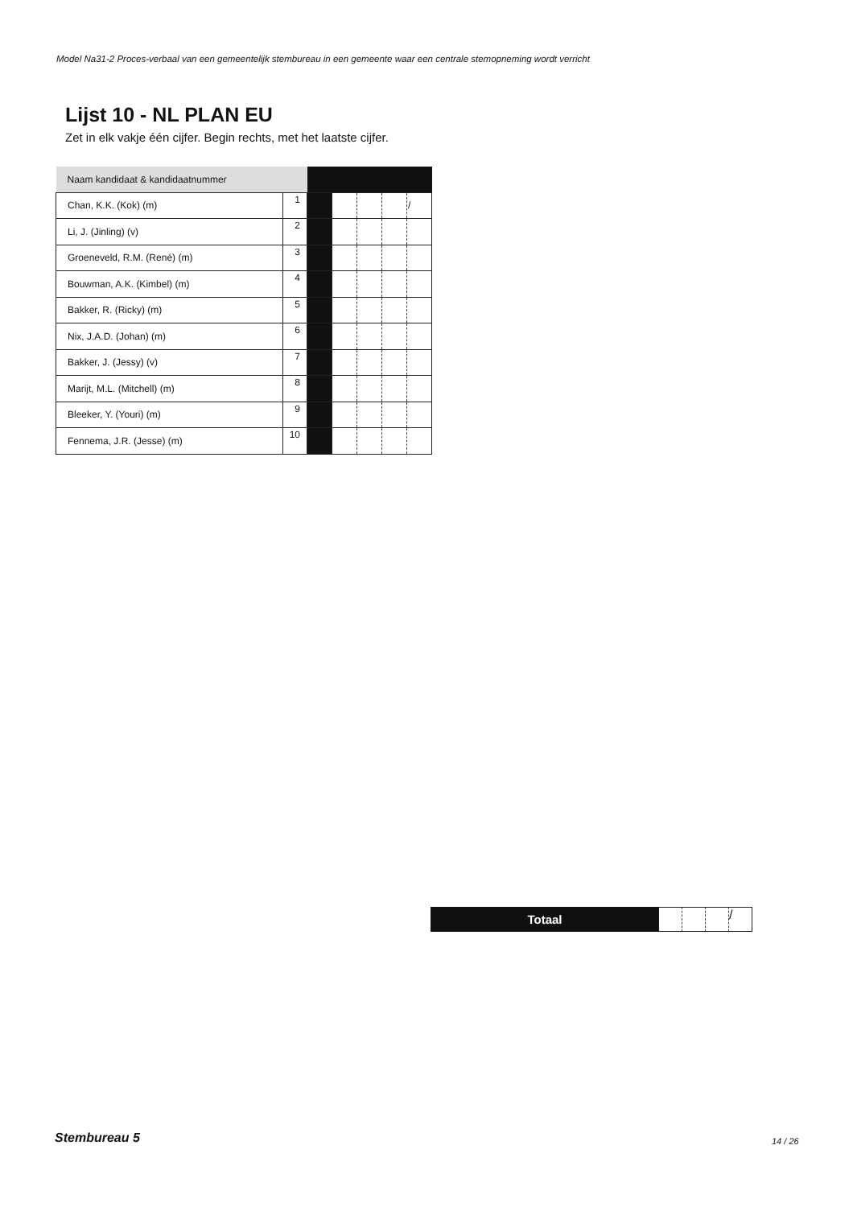Model Na31-2 Proces-verbaal van een gemeentelijk stembureau in een gemeente waar een centrale stemopneming wordt verricht
Lijst 10 - NL PLAN EU
Zet in elk vakje één cijfer. Begin rechts, met het laatste cijfer.
| Naam kandidaat & kandidaatnummer | | | | | | |
| Chan, K.K. (Kok) (m) | 1 | | | | | / |
| Li, J. (Jinling) (v) | 2 | | | | | |
| Groeneveld, R.M. (René) (m) | 3 | | | | | |
| Bouwman, A.K. (Kimbel) (m) | 4 | | | | | |
| Bakker, R. (Ricky) (m) | 5 | | | | | |
| Nix, J.A.D. (Johan) (m) | 6 | | | | | |
| Bakker, J. (Jessy) (v) | 7 | | | | | |
| Marijt, M.L. (Mitchell) (m) | 8 | | | | | |
| Bleeker, Y. (Youri) (m) | 9 | | | | | |
| Fennema, J.R. (Jesse) (m) | 10 | | | | | |
Totaal
/
Stembureau 5 14 / 26